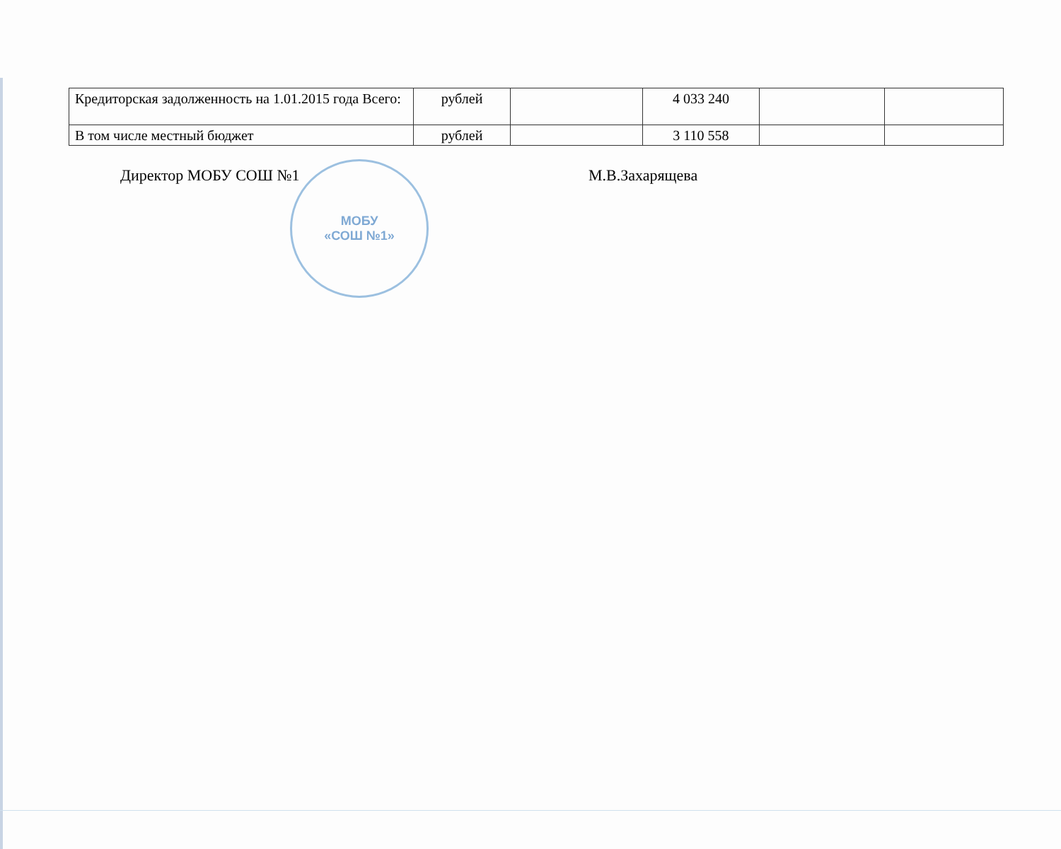| Кредиторская задолженность на 1.01.2015 года Всего: | рублей | | 4 033 240 | | |
| В том числе местный бюджет | рублей | | 3 110 558 | | |
Директор МОБУ СОШ №1 М.В.Захарящева
МОБУ
«СОШ №1»